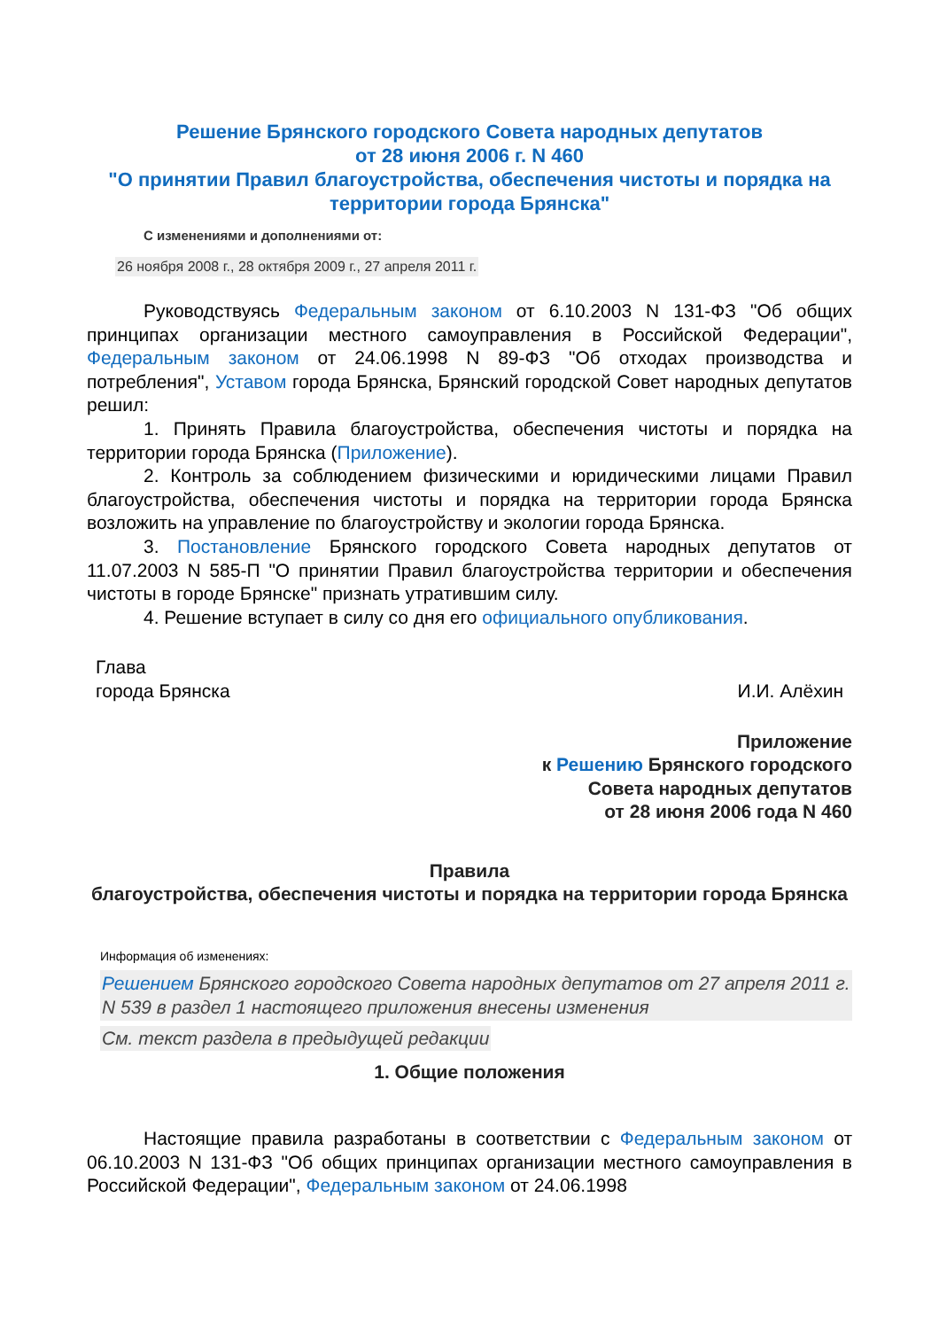Решение Брянского городского Совета народных депутатов
от 28 июня 2006 г. N 460
"О принятии Правил благоустройства, обеспечения чистоты и порядка на территории города Брянска"
С изменениями и дополнениями от:
26 ноября 2008 г., 28 октября 2009 г., 27 апреля 2011 г.
Руководствуясь Федеральным законом от 6.10.2003 N 131-ФЗ "Об общих принципах организации местного самоуправления в Российской Федерации", Федеральным законом от 24.06.1998 N 89-ФЗ "Об отходах производства и потребления", Уставом города Брянска, Брянский городской Совет народных депутатов решил:
1. Принять Правила благоустройства, обеспечения чистоты и порядка на территории города Брянска (Приложение).
2. Контроль за соблюдением физическими и юридическими лицами Правил благоустройства, обеспечения чистоты и порядка на территории города Брянска возложить на управление по благоустройству и экологии города Брянска.
3. Постановление Брянского городского Совета народных депутатов от 11.07.2003 N 585-П "О принятии Правил благоустройства территории и обеспечения чистоты в городе Брянске" признать утратившим силу.
4. Решение вступает в силу со дня его официального опубликования.
Глава
города Брянска
И.И. Алёхин
Приложение
к Решению Брянского городского
Совета народных депутатов
от 28 июня 2006 года N 460
Правила
благоустройства, обеспечения чистоты и порядка на территории города Брянска
Информация об изменениях:
Решением Брянского городского Совета народных депутатов от 27 апреля 2011 г. N 539 в раздел 1 настоящего приложения внесены изменения
См. текст раздела в предыдущей редакции
1. Общие положения
Настоящие правила разработаны в соответствии с Федеральным законом от 06.10.2003 N 131-ФЗ "Об общих принципах организации местного самоуправления в Российской Федерации", Федеральным законом от 24.06.1998